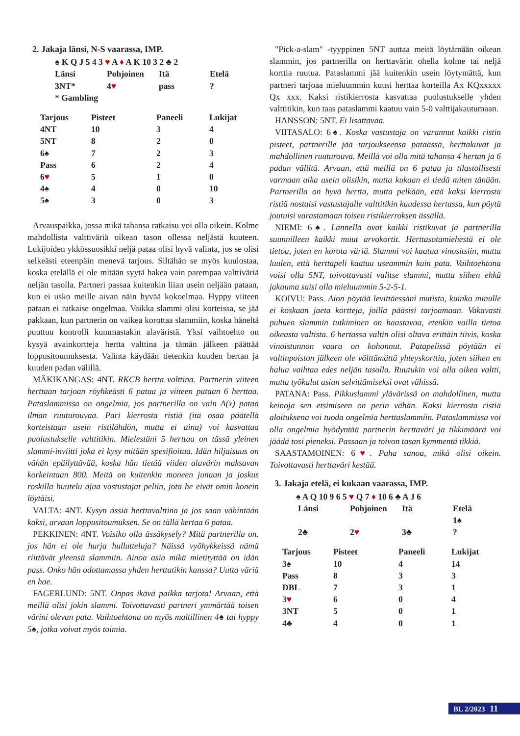2. Jakaja länsi, N-S vaarassa, IMP.
♠ K Q J 5 4 3 ♥ A ♦ A K 10 3 2 ♣ 2
| Länsi | Pohjoinen | Itä | Etelä |
| 3NT* | 4 ♥ | pass | ? |
| * Gambling | | | |
| Tarjous | Pisteet | Paneeli | Lukijat |
| --- | --- | --- | --- |
| 4NT | 10 | 3 | 4 |
| 5NT | 8 | 2 | 0 |
| 6♠ | 7 | 2 | 3 |
| Pass | 6 | 2 | 4 |
| 6 ♥ | 5 | 1 | 0 |
| 4♠ | 4 | 0 | 10 |
| 5♠ | 3 | 0 | 3 |
Arvauspaikka, jossa mikä tahansa ratkaisu voi olla oikein. Kolme mahdollista valttiväriä oikean tason ollessa neljästä kuuteen. Lukijoiden ykkössuosikki neljä pataa olisi hyvä valinta, jos se olisi selkeästi eteenpäin menevä tarjous. Siltähän se myös kuulostaa, koska etelällä ei ole mitään syytä hakea vain parempaa valttiväriä neljän tasolla. Partneri passaa kuitenkin liian usein neljään pataan, kun ei usko meille aivan näin hyvää kokoelmaa. Hyppy viiteen pataan ei ratkaise ongelmaa. Vaikka slammi olisi korteissa, se jää pakkaan, kun partnerin on vaikea korottaa slammiin, koska häneltä puuttuu kontrolli kummastakin alaväristä. Yksi vaihtoehto on kysyä avainkortteja hertta valttina ja tämän jälkeen päättää loppusitoumuksesta. Valinta käydään tietenkin kuuden hertan ja kuuden padan välillä.
MÄKIKANGAS: 4NT. RKCB hertta valttina. Partnerin viiteen herttaan tarjoan röyhkeästi 6 pataa ja viiteen pataan 6 herttaa. Pataslammissa on ongelmia, jos partnerilla on vain A(x) pataa ilman ruuturouvaa. Pari kierrosta ristiä (itä osaa päätellä korteistaan usein ristilähdön, mutta ei aina) voi kasvattaa puolustukselle valttitikin. Mielestäni 5 herttaa on tässä yleinen slammi-inviitti joka ei kysy mitään spesifioitua. Idän hiljaisuus on vähän epäilyttävää, koska hän tietää viiden alavärin maksavan korkeintaan 800. Meitä on kuitenkin moneen junaan ja joskus roskilla huutelu ajaa vastustajat peliin, jota he eivät omin konein löytäisi.
VALTA: 4NT. Kysyn ässiä herttavalttina ja jos saan vähintään kaksi, arvaan loppusitoumuksen. Se on tällä kertaa 6 pataa.
PEKKINEN: 4NT. Voisiko olla ässäkysely? Mitä partnerilla on. jos hän ei ole hurja hullutteluja? Näissä vyöhykkeissä nämä riittävät yleensä slammiin. Ainoa asia mikä mietityttää on idän pass. Onko hän odottamassa yhden herttatikin kanssa? Uutta väriä en hae.
FAGERLUND: 5NT. Onpas ikävä paikka tarjota! Arvaan, että meillä olisi jokin slammi. Toivottavasti partneri ymmärtää toisen värini olevan pata. Vaihtoehtona on myös maltillinen 4♠ tai hyppy 5♠, jotka voivat myös toimia.
"Pick-a-slam" -tyyppinen 5NT auttaa meitä löytämään oikean slammin, jos partnerilla on herttavärin ohella kolme tai neljä korttia ruutua. Pataslammi jää kuitenkin usein löytymättä, kun partneri tarjoaa mieluummin kuusi herttaa korteilla Ax KQxxxxx Qx xxx. Kaksi ristikierrosta kasvattaa puolustukselle yhden valttitikin, kun taas pataslammi kaatuu vain 5-0 valttijakautumaan.
HANSSON: 5NT. Ei lisättävää.
VIITASALO: 6♠. Koska vastustaja on varannut kaikki ristin pisteet, partnerille jää tarjoukseensa pataässä, herttakuvat ja mahdollinen ruuturouva. Meillä voi olla mitä tahansa 4 hertan ja 6 padan väliltä. Arvaan, että meillä on 6 pataa ja tilastollisesti varmaan aika usein olisikin, mutta kukaan ei tiedä miten tänään. Partnerilla on hyvä hertta, mutta pelkään, että kaksi kierrosta ristiä nostaisi vastustajalle valttitikin kuudessa hertassa, kun pöytä joutuisi varastamaan toisen ristikierroksen ässällä.
NIEMI: 6♠. Lännellä ovat kaikki ristikuvat ja partnerilla suunnilleen kaikki muut arvokortit. Herttasotamiehestä ei ole tietoa, joten en korota väriä. Slammi voi kaatua vinositsiin, mutta luulen, että herttapeli kaatuu useammin kuin pata. Vaihtoehtona voisi olla 5NT, toivottavasti valitse slammi, mutta siihen ehkä jakauma saisi olla mieluummin 5-2-5-1.
KOIVU: Pass. Aion pöytää levittäessäni mutista, kuinka minulle ei koskaan jaeta kortteja, joilla pääsisi tarjoamaan. Vakavasti puhuen slammin tutkiminen on haastavaa, etenkin vailla tietoa oikeasta valtista. 6 hertassa valtin olisi oltava erittäin tiivis, koska vinoistunnon vaara on kohonnut. Patapelissä pöytään ei valtinpoiston jälkeen ole välttämättä yhteyskorttia, joten siihen en halua vaihtaa edes neljän tasolla. Ruutukin voi olla oikea valtti, mutta työkalut asian selvittämiseksi ovat vähissä.
PATANA: Pass. Pikkuslammi ylävärissä on mahdollinen, mutta keinoja sen etsimiseen on perin vähän. Kaksi kierrosta ristiä aloituksena voi tuoda ongelmia herttaslammiin. Pataslammissa voi olla ongelmia hyödyntää partnerin herttaväri ja tikkimäärä voi jäädä tosi pieneksi. Passaan ja toivon tasan kymmentä tikkiä.
SAASTAMOINEN: 6♥. Paha sanoa, mikä olisi oikein. Toivottavasti herttaväri kestää.
3. Jakaja etelä, ei kukaan vaarassa, IMP.
♠ A Q 10 9 6 5 ♥ Q 7 ♦ 10 6 ♣ A J 6
| Länsi | Pohjoinen | Itä | Etelä |
| | | | 1♠ |
| 2♣ | 2 ♥ | 3♣ | ? |
| Tarjous | Pisteet | Paneeli | Lukijat |
| --- | --- | --- | --- |
| 3♠ | 10 | 4 | 14 |
| Pass | 8 | 3 | 3 |
| DBL | 7 | 3 | 1 |
| 3 ♥ | 6 | 0 | 4 |
| 3NT | 5 | 0 | 1 |
| 4♣ | 4 | 0 | 1 |
BL 2/2023 11